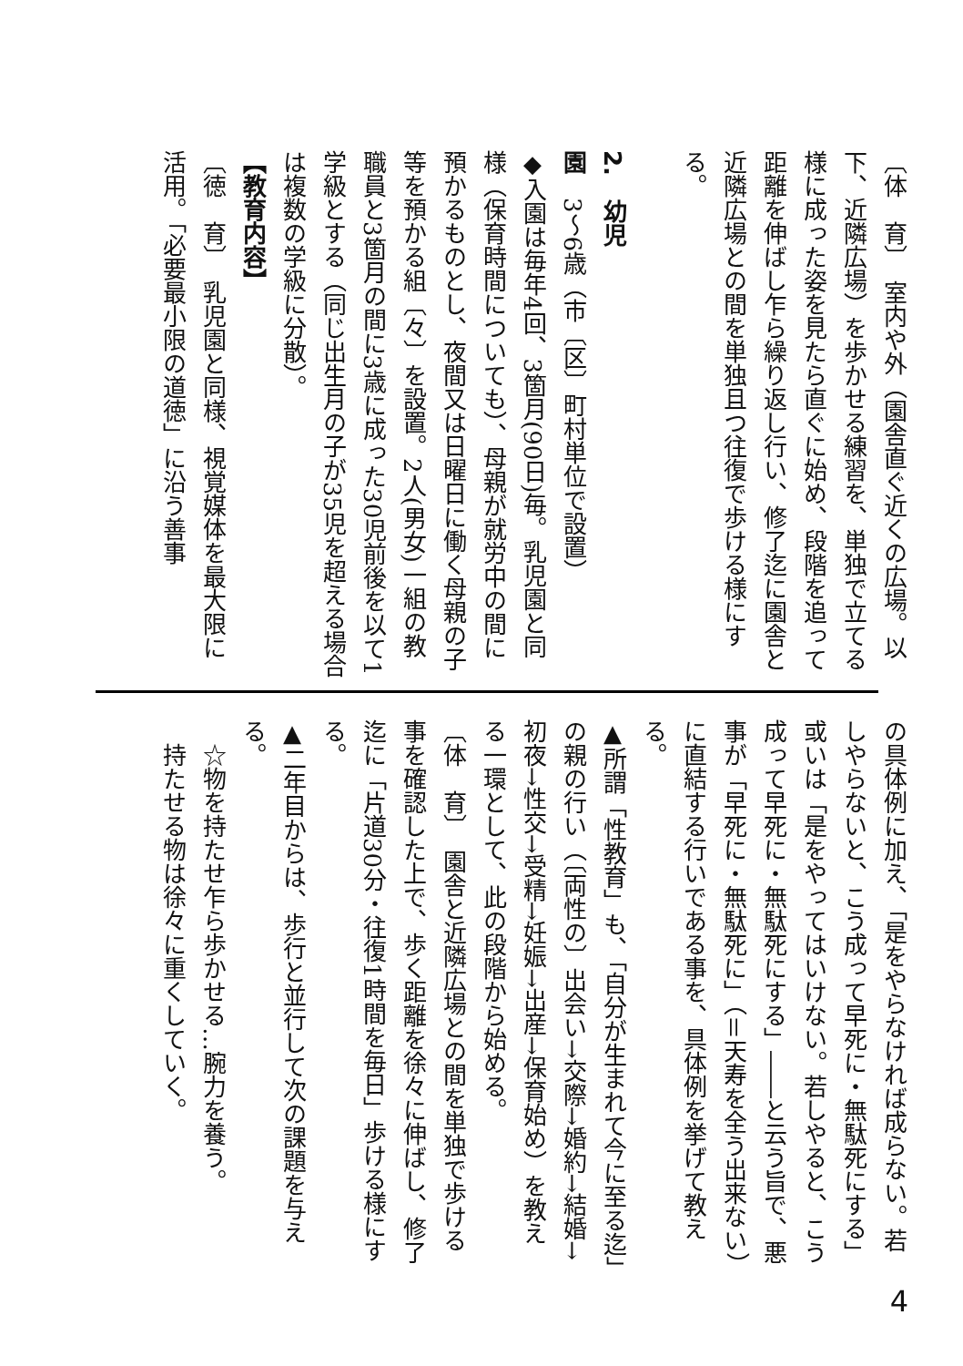〔体　育〕　室内や外（園舎直ぐ近くの広場。以下、近隣広場）を歩かせる練習を、単独で立てる様に成った姿を見たら直ぐに始め、段階を追って距離を伸ばし乍ら繰り返し行い、修了迄に園舎と近隣広場との間を単独且つ往復で歩ける様にする。
2.　幼児園　3～6歳（市〔区〕町村単位で設置）
◆入園は毎年4回、3箇月(90日)毎。乳児園と同様（保育時間についても）、母親が就労中の間に預かるものとし、夜間又は日曜日に働く母親の子等を預かる組〔々〕を設置。2人(男女)一組の教職員と3箇月の間に3歳に成った30児前後を以て1学級とする（同じ出生月の子が35児を超える場合は複数の学級に分散）。
【教育内容】
〔徳　育〕　乳児園と同様、視覚媒体を最大限に活用。「必要最小限の道徳」に沿う善事
の具体例に加え、「是をやらなければ成らない。若しやらないと、こう成って早死に・無駄死にする」或いは「是をやってはいけない。若しやると、こう成って早死に・無駄死にする」――と云う旨で、悪事が「早死に・無駄死に」（＝天寿を全う出来ない）に直結する行いである事を、具体例を挙げて教える。
▲所謂「性教育」も、「自分が生まれて今に至る迄」の親の行い（〔両性の〕出会い→交際→婚約→結婚→初夜→性交→受精→妊娠→出産→保育始め）を教える一環として、此の段階から始める。
〔体　育〕　園舎と近隣広場との間を単独で歩ける事を確認した上で、歩く距離を徐々に伸ばし、修了迄に「片道30分・往復1時間を毎日」歩ける様にする。
▲二年目からは、歩行と並行して次の課題を与える。
　☆物を持たせ乍ら歩かせる…腕力を養う。
　持たせる物は徐々に重くしていく。
4